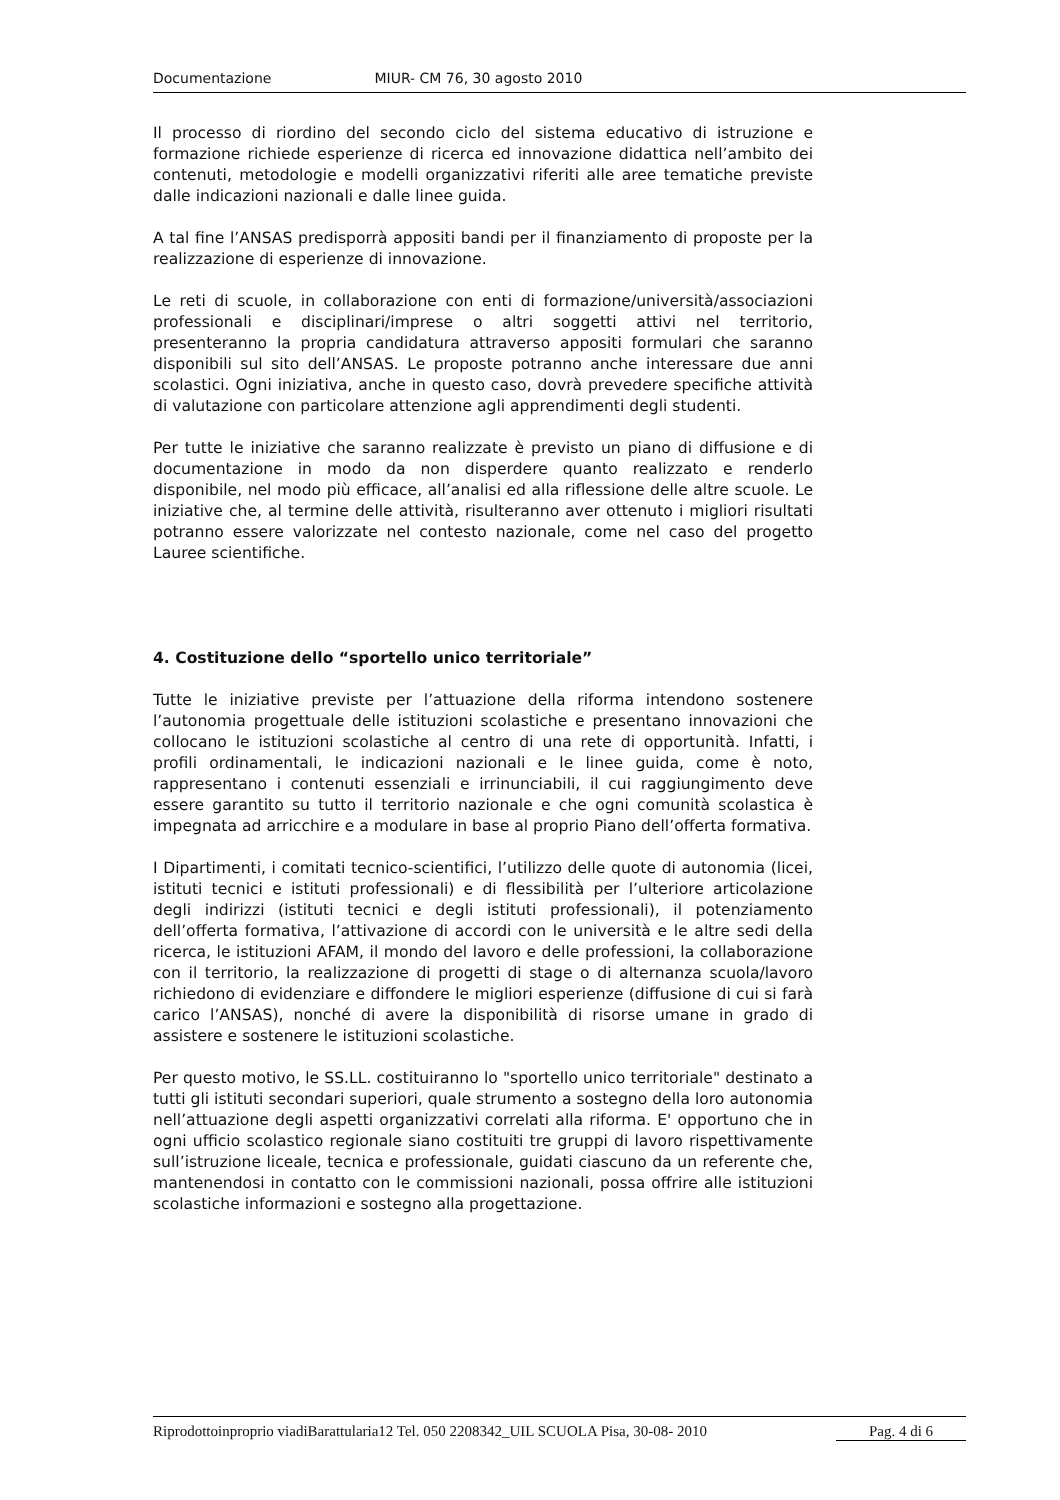Documentazione MIUR- CM 76, 30 agosto 2010
Il processo di riordino del secondo ciclo del sistema educativo di istruzione e formazione richiede esperienze di ricerca ed innovazione didattica nell’ambito dei contenuti, metodologie e modelli organizzativi riferiti alle aree tematiche previste dalle indicazioni nazionali e dalle linee guida.
A tal fine l’ANSAS predisporrà appositi bandi per il finanziamento di proposte per la realizzazione di esperienze di innovazione.
Le reti di scuole, in collaborazione con enti di formazione/università/associazioni professionali e disciplinari/imprese o altri soggetti attivi nel territorio, presenteranno la propria candidatura attraverso appositi formulari che saranno disponibili sul sito dell’ANSAS. Le proposte potranno anche interessare due anni scolastici. Ogni iniziativa, anche in questo caso, dovrà prevedere specifiche attività di valutazione con particolare attenzione agli apprendimenti degli studenti.
Per tutte le iniziative che saranno realizzate è previsto un piano di diffusione e di documentazione in modo da non disperdere quanto realizzato e renderlo disponibile, nel modo più efficace, all’analisi ed alla riflessione delle altre scuole. Le iniziative che, al termine delle attività, risulteranno aver ottenuto i migliori risultati potranno essere valorizzate nel contesto nazionale, come nel caso del progetto Lauree scientifiche.
4. Costituzione dello “sportello unico territoriale”
Tutte le iniziative previste per l’attuazione della riforma intendono sostenere l’autonomia progettuale delle istituzioni scolastiche e presentano innovazioni che collocano le istituzioni scolastiche al centro di una rete di opportunità. Infatti, i profili ordinamentali, le indicazioni nazionali e le linee guida, come è noto, rappresentano i contenuti essenziali e irrinunciabili, il cui raggiungimento deve essere garantito su tutto il territorio nazionale e che ogni comunità scolastica è impegnata ad arricchire e a modulare in base al proprio Piano dell’offerta formativa.
I Dipartimenti, i comitati tecnico-scientifici, l’utilizzo delle quote di autonomia (licei, istituti tecnici e istituti professionali) e di flessibilità per l’ulteriore articolazione degli indirizzi (istituti tecnici e degli istituti professionali), il potenziamento dell’offerta formativa, l’attivazione di accordi con le università e le altre sedi della ricerca, le istituzioni AFAM, il mondo del lavoro e delle professioni, la collaborazione con il territorio, la realizzazione di progetti di stage o di alternanza scuola/lavoro richiedono di evidenziare e diffondere le migliori esperienze (diffusione di cui si farà carico l’ANSAS), nonché di avere la disponibilità di risorse umane in grado di assistere e sostenere le istituzioni scolastiche.
Per questo motivo, le SS.LL. costituiranno lo "sportello unico territoriale" destinato a tutti gli istituti secondari superiori, quale strumento a sostegno della loro autonomia nell’attuazione degli aspetti organizzativi correlati alla riforma. E' opportuno che in ogni ufficio scolastico regionale siano costituiti tre gruppi di lavoro rispettivamente sull’istruzione liceale, tecnica e professionale, guidati ciascuno da un referente che, mantenendosi in contatto con le commissioni nazionali, possa offrire alle istituzioni scolastiche informazioni e sostegno alla progettazione.
Pag. 4 di 6 Riprodottoinproprio viadiBarattularia12 Tel. 050 2208342_UIL SCUOLA Pisa, 30-08- 2010